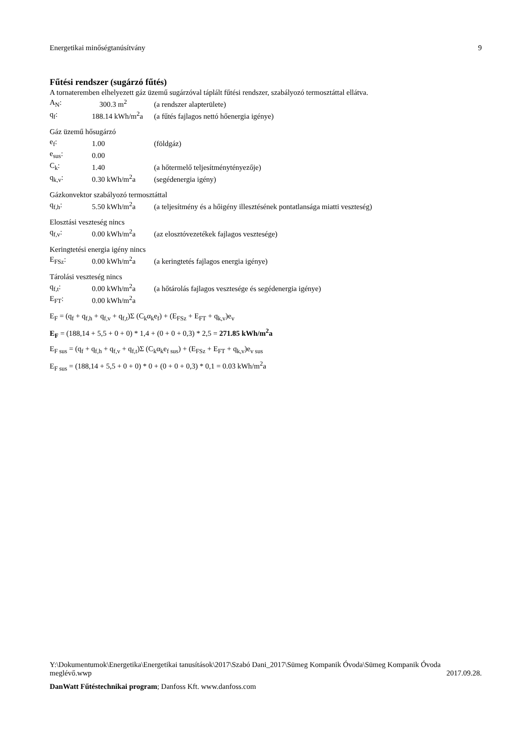Energetikai minőségtanúsítvány 9
Fűtési rendszer (sugárzó fűtés)
A tornateremben elhelyezett gáz üzemű sugárzóval táplált fűtési rendszer, szabályozó termosztáttal ellátva.
A<sub>N</sub>: 300.3 m<sup>2</sup> (a rendszer alapterülete)
q<sub>f</sub>: 188.14 kWh/m<sup>2</sup>a (a fűtés fajlagos nettó hőenergia igénye)
Gáz üzemű hősugárzó
e<sub>f</sub>: 1.00 (földgáz)
e<sub>sus</sub>: 0.00
C<sub>k</sub>: 1.40 (a hőtermelő teljesítménytényezője)
q<sub>k,v</sub>: 0.30 kWh/m<sup>2</sup>a (segédenergia igény)
Gázkonvektor szabályozó termosztáttal
q<sub>f,h</sub>: 5.50 kWh/m<sup>2</sup>a (a teljesítmény és a hőigény illesztésének pontatlansága miatti veszteség)
Elosztási veszteség nincs
q<sub>f,v</sub>: 0.00 kWh/m<sup>2</sup>a (az elosztóvezetékek fajlagos vesztesége)
Keringtetési energia igény nincs
E<sub>FSz</sub>: 0.00 kWh/m<sup>2</sup>a (a keringtetés fajlagos energia igénye)
Tárolási veszteség nincs
q<sub>f,t</sub>: 0.00 kWh/m<sup>2</sup>a (a hőtárolás fajlagos vesztesége és segédenergia igénye)
E<sub>FT</sub>: 0.00 kWh/m<sup>2</sup>a
E<sub>F</sub> = (q<sub>f</sub> + q<sub>f,h</sub> + q<sub>f,v</sub> + q<sub>f,t</sub>)Σ (C<sub>k</sub>α<sub>k</sub>e<sub>f</sub>) + (E<sub>FSz</sub> + E<sub>FT</sub> + q<sub>k,v</sub>)e<sub>v</sub>
E<sub>F</sub> = (188,14 + 5,5 + 0 + 0) * 1,4 + (0 + 0 + 0,3) * 2,5 = 271.85 kWh/m<sup>2</sup>a
E<sub>F sus</sub> = (q<sub>f</sub> + q<sub>f,h</sub> + q<sub>f,v</sub> + q<sub>f,t</sub>)Σ (C<sub>k</sub>α<sub>k</sub>e<sub>f sus</sub>) + (E<sub>FSz</sub> + E<sub>FT</sub> + q<sub>k,v</sub>)e<sub>v sus</sub>
E<sub>F sus</sub> = (188,14 + 5,5 + 0 + 0) * 0 + (0 + 0 + 0,3) * 0,1 = 0.03 kWh/m<sup>2</sup>a
Y:\Dokumentumok\Energetika\Energetikai tanusítások\2017\Szabó Dani_2017\Sümeg Kompanik Óvoda\Sümeg Kompanik Óvoda meglévő.wwp 2017.09.28.
DanWatt Fűtéstechnikai program; Danfoss Kft. www.danfoss.com